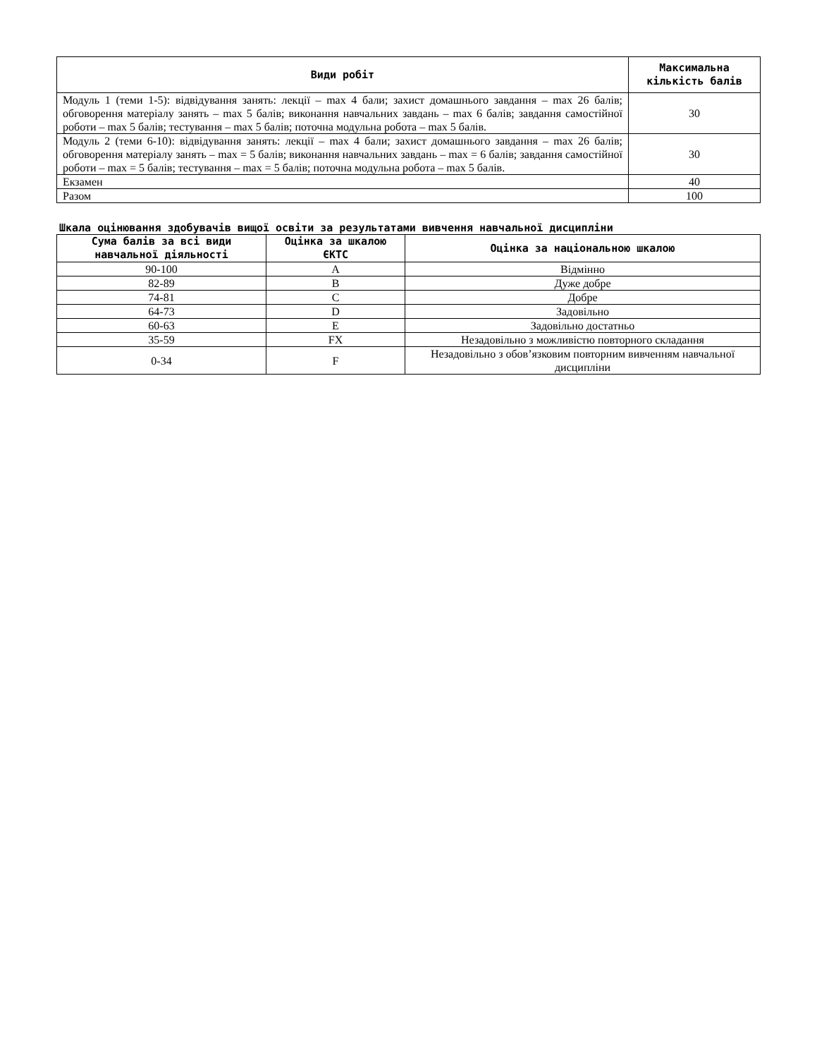| Види робіт | Максимальна кількість балів |
| --- | --- |
| Модуль 1 (теми 1-5): відвідування занять: лекції – max 4 бали; захист домашнього завдання – max 26 балів; обговорення матеріалу занять – max 5 балів; виконання навчальних завдань – max 6 балів; завдання самостійної роботи – max 5 балів; тестування – max 5 балів; поточна модульна робота – max 5 балів. | 30 |
| Модуль 2 (теми 6-10): відвідування занять: лекції – max 4 бали; захист домашнього завдання – max 26 балів; обговорення матеріалу занять – max = 5 балів; виконання навчальних завдань – max = 6 балів; завдання самостійної роботи – max = 5 балів; тестування – max = 5 балів; поточна модульна робота – max 5 балів. | 30 |
| Екзамен | 40 |
| Разом | 100 |
Шкала оцінювання здобувачів вищої освіти за результатами вивчення навчальної дисципліни
| Сума балів за всі види навчальної діяльності | Оцінка за шкалою ЄКТС | Оцінка за національною шкалою |
| --- | --- | --- |
| 90-100 | A | Відмінно |
| 82-89 | B | Дуже добре |
| 74-81 | C | Добре |
| 64-73 | D | Задовільно |
| 60-63 | E | Задовільно достатньо |
| 35-59 | FX | Незадовільно з можливістю повторного складання |
| 0-34 | F | Незадовільно з обов’язковим повторним вивченням навчальної дисципліни |